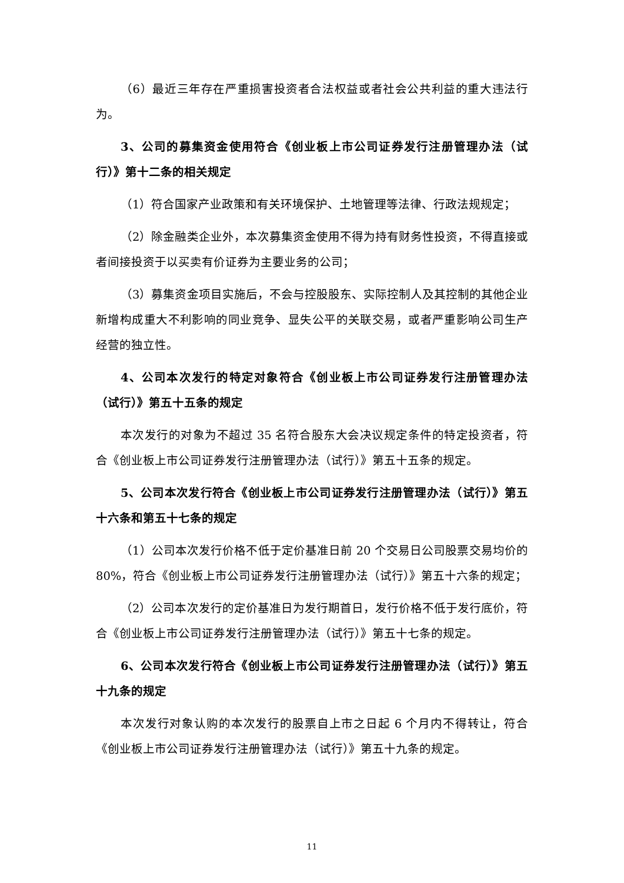（6）最近三年存在严重损害投资者合法权益或者社会公共利益的重大违法行为。
3、公司的募集资金使用符合《创业板上市公司证券发行注册管理办法（试行）》第十二条的相关规定
（1）符合国家产业政策和有关环境保护、土地管理等法律、行政法规规定；
（2）除金融类企业外，本次募集资金使用不得为持有财务性投资，不得直接或者间接投资于以买卖有价证券为主要业务的公司；
（3）募集资金项目实施后，不会与控股股东、实际控制人及其控制的其他企业新增构成重大不利影响的同业竞争、显失公平的关联交易，或者严重影响公司生产经营的独立性。
4、公司本次发行的特定对象符合《创业板上市公司证券发行注册管理办法（试行）》第五十五条的规定
本次发行的对象为不超过 35 名符合股东大会决议规定条件的特定投资者，符合《创业板上市公司证券发行注册管理办法（试行）》第五十五条的规定。
5、公司本次发行符合《创业板上市公司证券发行注册管理办法（试行）》第五十六条和第五十七条的规定
（1）公司本次发行价格不低于定价基准日前 20 个交易日公司股票交易均价的 80%，符合《创业板上市公司证券发行注册管理办法（试行）》第五十六条的规定；
（2）公司本次发行的定价基准日为发行期首日，发行价格不低于发行底价，符合《创业板上市公司证券发行注册管理办法（试行）》第五十七条的规定。
6、公司本次发行符合《创业板上市公司证券发行注册管理办法（试行）》第五十九条的规定
本次发行对象认购的本次发行的股票自上市之日起 6 个月内不得转让，符合《创业板上市公司证券发行注册管理办法（试行）》第五十九条的规定。
11